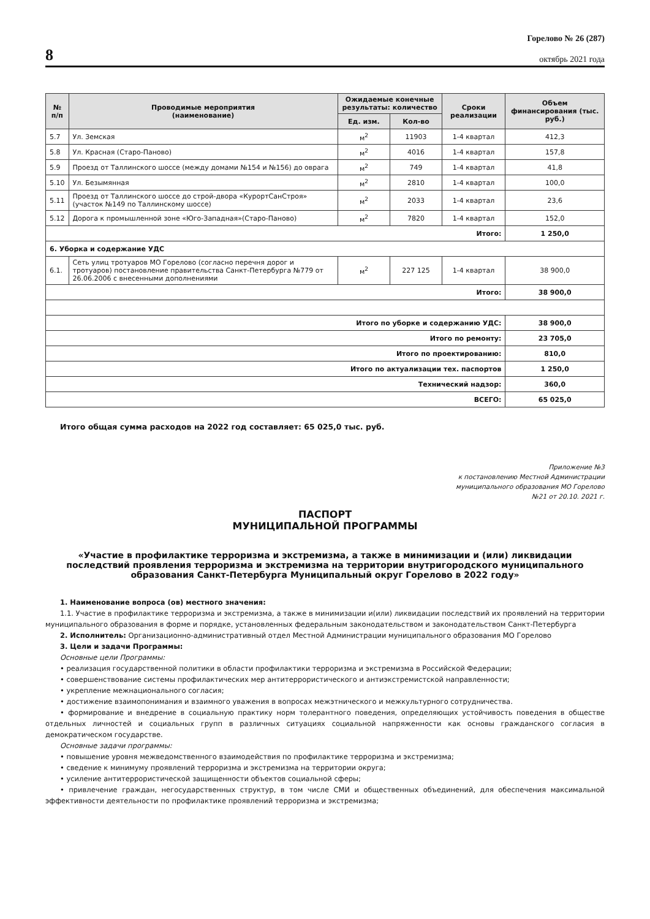8
Горелово № 26 (287)
октябрь 2021 года
| № п/п | Проводимые мероприятия (наименование) | Ожидаемые конечные результаты: количество | | Сроки реализации | Объем финансирования (тыс. руб.) |
| --- | --- | --- | --- | --- | --- |
| | | Ед. изм. | Кол-во | | |
| 5.7 | Ул. Земская | м<sup>2</sup> | 11903 | 1-4 квартал | 412,3 |
| 5.8 | Ул. Красная (Старо-Паново) | м<sup>2</sup> | 4016 | 1-4 квартал | 157,8 |
| 5.9 | Проезд от Таллинского шоссе (между домами №154 и №156) до оврага | м<sup>2</sup> | 749 | 1-4 квартал | 41,8 |
| 5.10 | Ул. Безымянная | м<sup>2</sup> | 2810 | 1-4 квартал | 100,0 |
| 5.11 | Проезд от Таллинского шоссе до строй-двора «КурортСанСтроя» (участок №149 по Таллинскому шоссе) | м<sup>2</sup> | 2033 | 1-4 квартал | 23,6 |
| 5.12 | Дорога к промышленной зоне «Юго-Западная»(Старо-Паново) | м<sup>2</sup> | 7820 | 1-4 квартал | 152,0 |
| Итого: | | | | | 1 250,0 |
| 6. Уборка и содержание УДС | | | | | |
| 6.1. | Сеть улиц тротуаров МО Горелово (согласно перечня дорог и тротуаров) постановление правительства Санкт-Петербурга №779 от 26.06.2006 с внесенными дополнениями | м<sup>2</sup> | 227 125 | 1-4 квартал | 38 900,0 |
| Итого: | | | | | 38 900,0 |
| Итого по уборке и содержанию УДС: | | | | | 38 900,0 |
| Итого по ремонту: | | | | | 23 705,0 |
| Итого по проектированию: | | | | | 810,0 |
| Итого по актуализации тех. паспортов | | | | | 1 250,0 |
| Технический надзор: | | | | | 360,0 |
| ВСЕГО: | | | | | 65 025,0 |
Итого общая сумма расходов на 2022 год составляет: 65 025,0 тыс. руб.
Приложение №3
к постановлению Местной Администрации
муниципального образования МО Горелово
№21 от 20.10. 2021 г.
ПАСПОРТ
МУНИЦИПАЛЬНОЙ ПРОГРАММЫ
«Участие в профилактике терроризма и экстремизма, а также в минимизации и (или) ликвидации последствий проявления терроризма и экстремизма на территории внутригородского муниципального образования Санкт-Петербурга Муниципальный округ Горелово в 2022 году»
1. Наименование вопроса (ов) местного значения:
1.1. Участие в профилактике терроризма и экстремизма, а также в минимизации и(или) ликвидации последствий их проявлений на территории муниципального образования в форме и порядке, установленных федеральным законодательством и законодательством Санкт-Петербурга
2. Исполнитель: Организационно-административный отдел Местной Администрации муниципального образования МО Горелово
3. Цели и задачи Программы:
Основные цели Программы:
• реализация государственной политики в области профилактики терроризма и экстремизма в Российской Федерации;
• совершенствование системы профилактических мер антитеррористического и антиэкстремистской направленности;
• укрепление межнационального согласия;
• достижение взаимопонимания и взаимного уважения в вопросах межэтнического и межкультурного сотрудничества.
• формирование и внедрение в социальную практику норм толерантного поведения, определяющих устойчивость поведения в обществе отдельных личностей и социальных групп в различных ситуациях социальной напряженности как основы гражданского согласия в демократическом государстве.
Основные задачи программы:
• повышение уровня межведомственного взаимодействия по профилактике терроризма и экстремизма;
• сведение к минимуму проявлений терроризма и экстремизма на территории округа;
• усиление антитеррористической защищенности объектов социальной сферы;
• привлечение граждан, негосударственных структур, в том числе СМИ и общественных объединений, для обеспечения максимальной эффективности деятельности по профилактике проявлений терроризма и экстремизма;